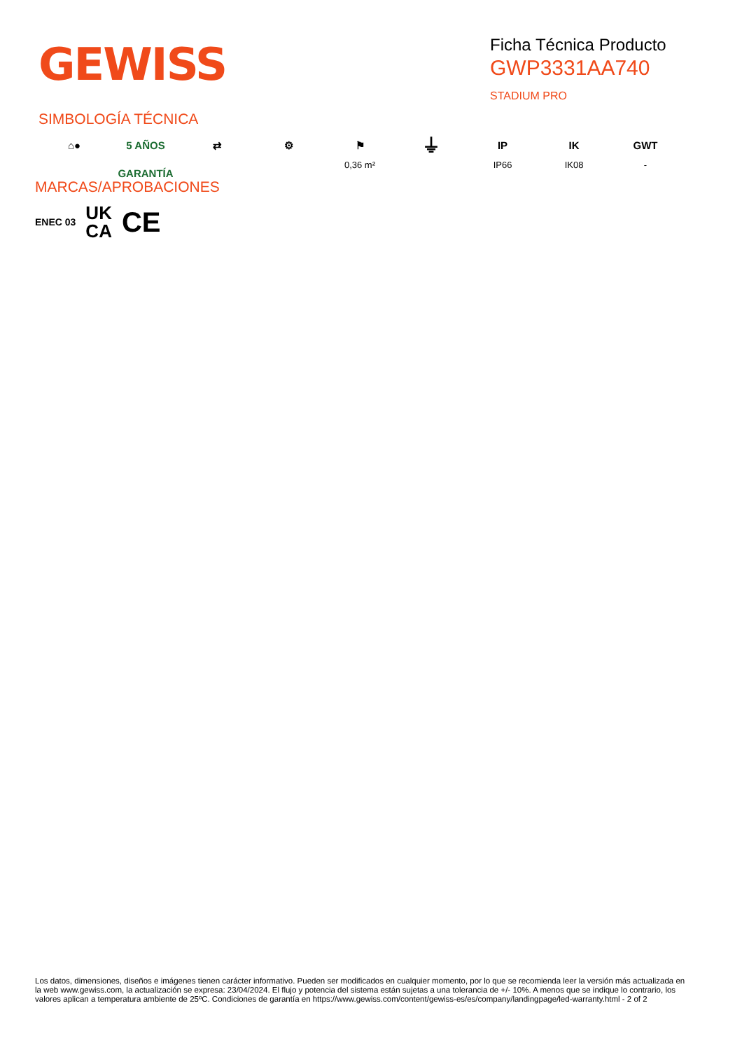GEWISS
Ficha Técnica Producto
GWP3331AA740
STADIUM PRO
SIMBOLOGÍA TÉCNICA
⌂● 5 AÑOS GARANTÍA
⇄ ⚙ ⚑
0,36 m²
⏚
IP
IP66
IK
IK08
GWT
-
MARCAS/APROBACIONES
ENEC 03 UK
CA CE
Los datos, dimensiones, diseños e imágenes tienen carácter informativo. Pueden ser modificados en cualquier momento, por lo que se recomienda leer la versión más actualizada en la web www.gewiss.com, la actualización se expresa: 23/04/2024. El flujo y potencia del sistema están sujetas a una tolerancia de +/- 10%. A menos que se indique lo contrario, los valores aplican a temperatura ambiente de 25ºC. Condiciones de garantía en https://www.gewiss.com/content/gewiss-es/es/company/landingpage/led-warranty.html - 2 of 2